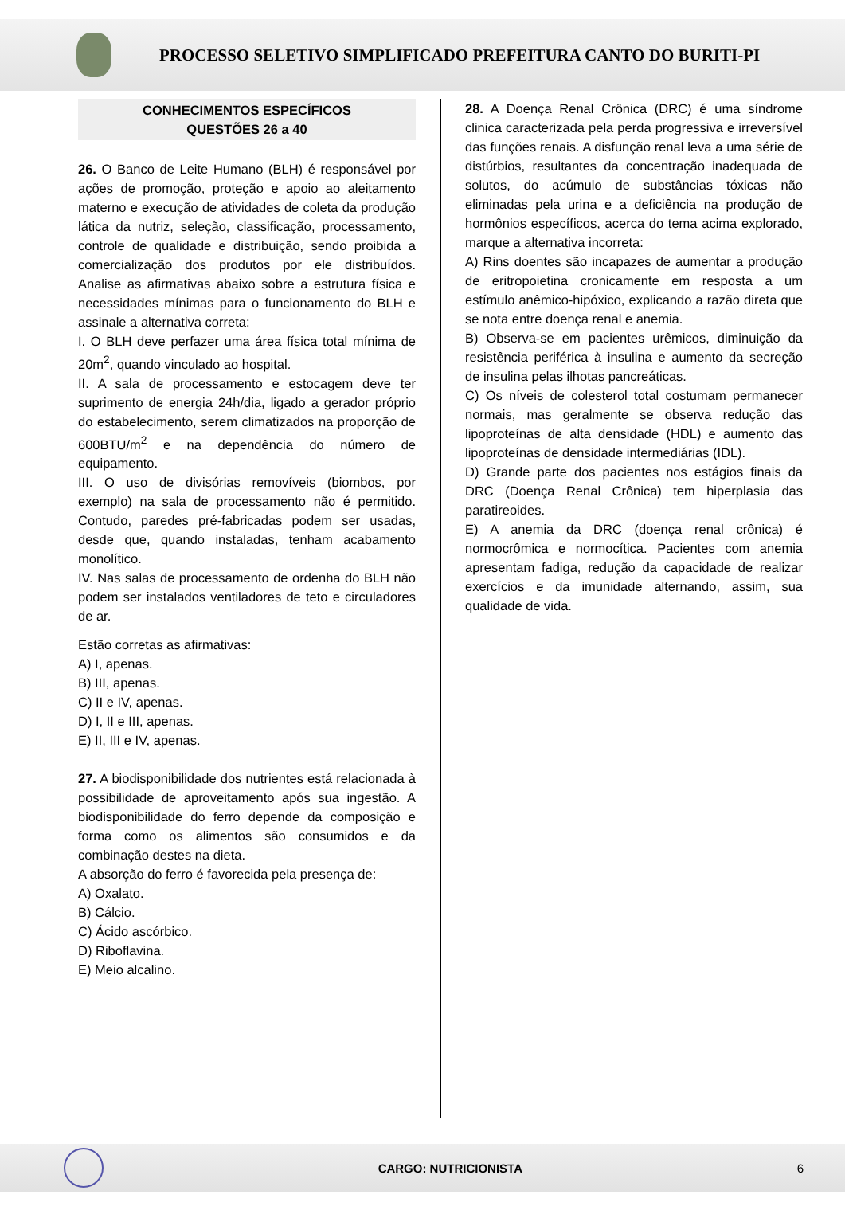PROCESSO SELETIVO SIMPLIFICADO PREFEITURA CANTO DO BURITI-PI
CONHECIMENTOS ESPECÍFICOS
QUESTÕES 26 a 40
26. O Banco de Leite Humano (BLH) é responsável por ações de promoção, proteção e apoio ao aleitamento materno e execução de atividades de coleta da produção lática da nutriz, seleção, classificação, processamento, controle de qualidade e distribuição, sendo proibida a comercialização dos produtos por ele distribuídos. Analise as afirmativas abaixo sobre a estrutura física e necessidades mínimas para o funcionamento do BLH e assinale a alternativa correta:
I. O BLH deve perfazer uma área física total mínima de 20m<sup>2</sup>, quando vinculado ao hospital.
II. A sala de processamento e estocagem deve ter suprimento de energia 24h/dia, ligado a gerador próprio do estabelecimento, serem climatizados na proporção de 600BTU/m<sup>2</sup> e na dependência do número de equipamento.
III. O uso de divisórias removíveis (biombos, por exemplo) na sala de processamento não é permitido. Contudo, paredes pré-fabricadas podem ser usadas, desde que, quando instaladas, tenham acabamento monolítico.
IV. Nas salas de processamento de ordenha do BLH não podem ser instalados ventiladores de teto e circuladores de ar.
Estão corretas as afirmativas:
A) I, apenas.
B) III, apenas.
C) II e IV, apenas.
D) I, II e III, apenas.
E) II, III e IV, apenas.
27. A biodisponibilidade dos nutrientes está relacionada à possibilidade de aproveitamento após sua ingestão. A biodisponibilidade do ferro depende da composição e forma como os alimentos são consumidos e da combinação destes na dieta.
A absorção do ferro é favorecida pela presença de:
A) Oxalato.
B) Cálcio.
C) Ácido ascórbico.
D) Riboflavina.
E) Meio alcalino.
28. A Doença Renal Crônica (DRC) é uma síndrome clinica caracterizada pela perda progressiva e irreversível das funções renais. A disfunção renal leva a uma série de distúrbios, resultantes da concentração inadequada de solutos, do acúmulo de substâncias tóxicas não eliminadas pela urina e a deficiência na produção de hormônios específicos, acerca do tema acima explorado, marque a alternativa incorreta:
A) Rins doentes são incapazes de aumentar a produção de eritropoietina cronicamente em resposta a um estímulo anêmico-hipóxico, explicando a razão direta que se nota entre doença renal e anemia.
B) Observa-se em pacientes urêmicos, diminuição da resistência periférica à insulina e aumento da secreção de insulina pelas ilhotas pancreáticas.
C) Os níveis de colesterol total costumam permanecer normais, mas geralmente se observa redução das lipoproteínas de alta densidade (HDL) e aumento das lipoproteínas de densidade intermediárias (IDL).
D) Grande parte dos pacientes nos estágios finais da DRC (Doença Renal Crônica) tem hiperplasia das paratireoides.
E) A anemia da DRC (doença renal crônica) é normocrômica e normocítica. Pacientes com anemia apresentam fadiga, redução da capacidade de realizar exercícios e da imunidade alternando, assim, sua qualidade de vida.
CARGO: NUTRICIONISTA 6